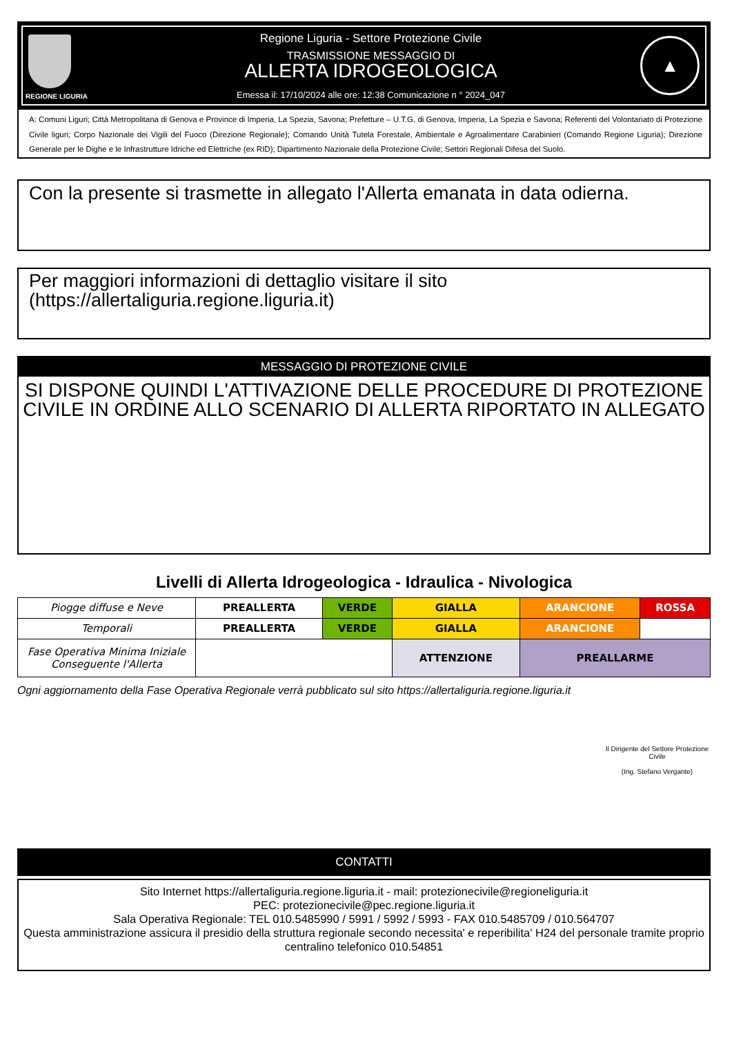REGIONE LIGURIA
Regione Liguria - Settore Protezione Civile
TRASMISSIONE MESSAGGIO DI
ALLERTA IDROGEOLOGICA
Emessa il: 17/10/2024 alle ore: 12:38 Comunicazione n ° 2024_047
▲
A: Comuni Liguri; Città Metropolitana di Genova e Province di Imperia, La Spezia, Savona; Prefetture – U.T.G. di Genova, Imperia, La Spezia e Savona; Referenti del Volontariato di Protezione Civile liguri; Corpo Nazionale dei Vigili del Fuoco (Direzione Regionale); Comando Unità Tutela Forestale, Ambientale e Agroalimentare Carabinieri (Comando Regione Liguria); Direzione Generale per le Dighe e le Infrastrutture Idriche ed Elettriche (ex RID); Dipartimento Nazionale della Protezione Civile; Settori Regionali Difesa del Suolo.
Con la presente si trasmette in allegato l'Allerta emanata in data odierna.
Per maggiori informazioni di dettaglio visitare il sito
(https://allertaliguria.regione.liguria.it)
MESSAGGIO DI PROTEZIONE CIVILE
SI DISPONE QUINDI L'ATTIVAZIONE DELLE PROCEDURE DI PROTEZIONE CIVILE IN ORDINE ALLO SCENARIO DI ALLERTA RIPORTATO IN ALLEGATO
Livelli di Allerta Idrogeologica - Idraulica - Nivologica
| Piogge diffuse e Neve | PREALLERTA | VERDE | GIALLA | ARANCIONE | ROSSA |
| Temporali | PREALLERTA | VERDE | GIALLA | ARANCIONE | |
| Fase Operativa Minima Iniziale Conseguente l'Allerta | | | ATTENZIONE | PREALLARME | |
Ogni aggiornamento della Fase Operativa Regionale verrà pubblicato sul sito https://allertaliguria.regione.liguria.it
Il Dirigente del Settore Protezione Civile
(Ing. Stefano Vergante)
CONTATTI
Sito Internet https://allertaliguria.regione.liguria.it - mail: protezionecivile@regioneliguria.it
PEC: protezionecivile@pec.regione.liguria.it
Sala Operativa Regionale: TEL 010.5485990 / 5991 / 5992 / 5993 - FAX 010.5485709 / 010.564707
Questa amministrazione assicura il presidio della struttura regionale secondo necessita' e reperibilita' H24 del personale tramite proprio centralino telefonico 010.54851